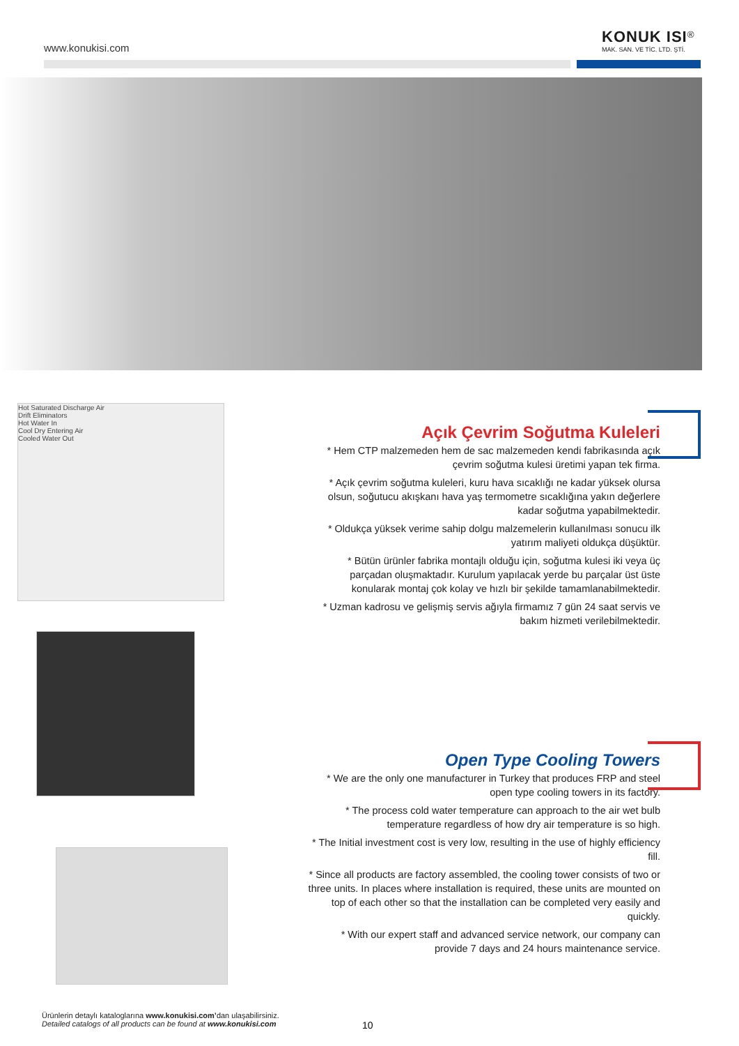www.konukisi.com
KONUK ISI<sup>®</sup>
MAK. SAN. VE TİC. LTD. ŞTİ.
Hot Saturated Discharge Air
Drift Eliminators
Hot Water In
Cool Dry Entering Air
Cooled Water Out
Açık Çevrim Soğutma Kuleleri
* Hem CTP malzemeden hem de sac malzemeden kendi fabrikasında açık çevrim soğutma kulesi üretimi yapan tek firma.
* Açık çevrim soğutma kuleleri, kuru hava sıcaklığı ne kadar yüksek olursa olsun, soğutucu akışkanı hava yaş termometre sıcaklığına yakın değerlere kadar soğutma yapabilmektedir.
* Oldukça yüksek verime sahip dolgu malzemelerin kullanılması sonucu ilk yatırım maliyeti oldukça düşüktür.
* Bütün ürünler fabrika montajlı olduğu için, soğutma kulesi iki veya üç parçadan oluşmaktadır. Kurulum yapılacak yerde bu parçalar üst üste konularak montaj çok kolay ve hızlı bir şekilde tamamlanabilmektedir.
* Uzman kadrosu ve gelişmiş servis ağıyla firmamız 7 gün 24 saat servis ve bakım hizmeti verilebilmektedir.
Open Type Cooling Towers
* We are the only one manufacturer in Turkey that produces FRP and steel open type cooling towers in its factory.
* The process cold water temperature can approach to the air wet bulb temperature regardless of how dry air temperature is so high.
* The Initial investment cost is very low, resulting in the use of highly efficiency fill.
* Since all products are factory assembled, the cooling tower consists of two or three units. In places where installation is required, these units are mounted on top of each other so that the installation can be completed very easily and quickly.
* With our expert staff and advanced service network, our company can provide 7 days and 24 hours maintenance service.
Ürünlerin detaylı kataloglarına www.konukisi.com’dan ulaşabilirsiniz.
Detailed catalogs of all products can be found at www.konukisi.com
10